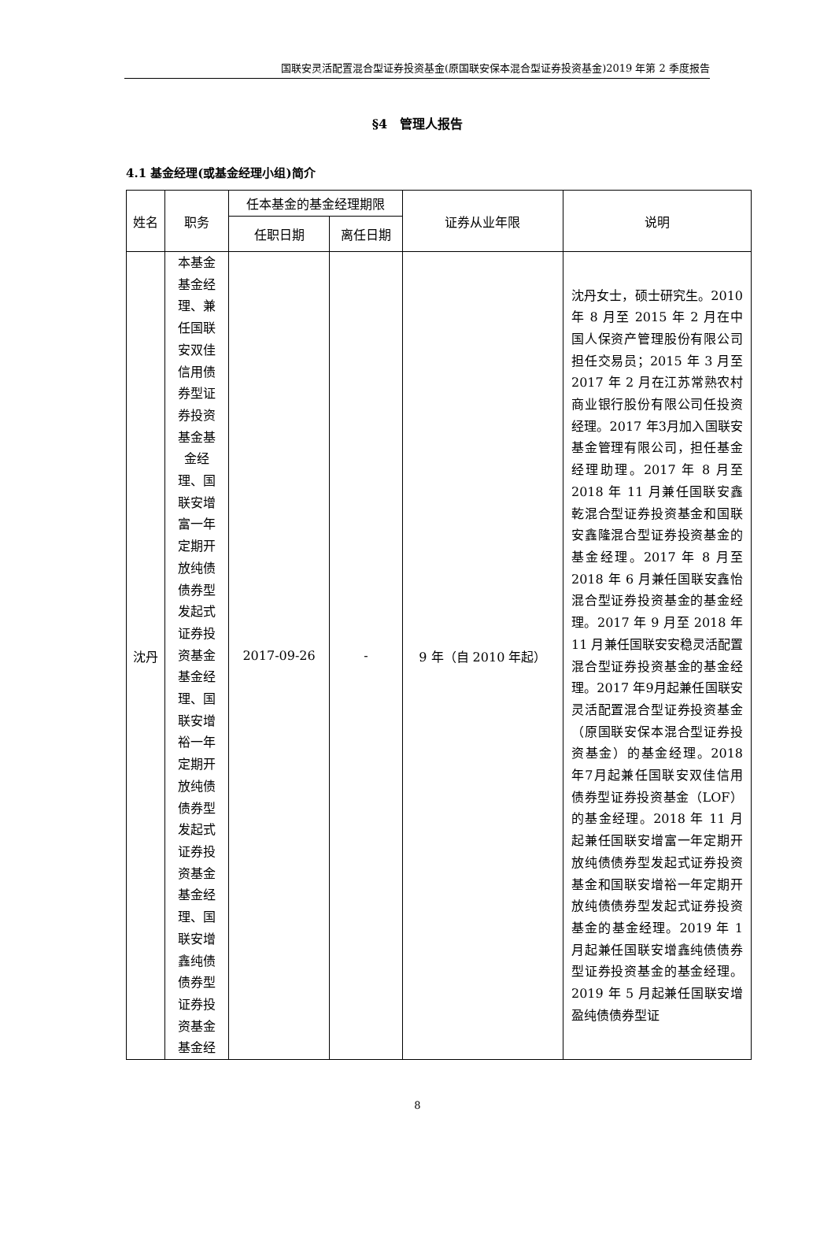国联安灵活配置混合型证券投资基金(原国联安保本混合型证券投资基金)2019 年第 2 季度报告
§4　管理人报告
4.1 基金经理(或基金经理小组)简介
| 姓名 | 职务 | 任本基金的基金经理期限 | | 证券从业年限 | 说明 |
| --- | --- | --- | --- | --- | --- |
| | | 任职日期 | 离任日期 | | |
| 沈丹 | 本基金基金经理、兼任国联安双佳信用债券型证券投资基金基金经理、国联安增富一年定期开放纯债债券型发起式证券投资基金基金经理、国联安增裕一年定期开放纯债债券型发起式证券投资基金基金经理、国联安增鑫纯债债券型证券投资基金基金经 | 2017-09-26 | - | 9 年（自 2010 年起） | 沈丹女士，硕士研究生。2010 年 8 月至 2015 年 2 月在中国人保资产管理股份有限公司担任交易员；2015 年 3 月至 2017 年 2 月在江苏常熟农村商业银行股份有限公司任投资经理。2017 年3月加入国联安基金管理有限公司，担任基金经理助理。2017 年 8 月至 2018 年 11 月兼任国联安鑫乾混合型证券投资基金和国联安鑫隆混合型证券投资基金的基金经理。2017 年 8 月至 2018 年 6 月兼任国联安鑫怡混合型证券投资基金的基金经理。2017 年 9 月至 2018 年 11 月兼任国联安安稳灵活配置混合型证券投资基金的基金经理。2017 年9月起兼任国联安灵活配置混合型证券投资基金（原国联安保本混合型证券投资基金）的基金经理。2018 年7月起兼任国联安双佳信用债券型证券投资基金（LOF）的基金经理。2018 年 11 月起兼任国联安增富一年定期开放纯债债券型发起式证券投资基金和国联安增裕一年定期开放纯债债券型发起式证券投资基金的基金经理。2019 年 1 月起兼任国联安增鑫纯债债券型证券投资基金的基金经理。2019 年 5 月起兼任国联安增盈纯债债券型证 |
8